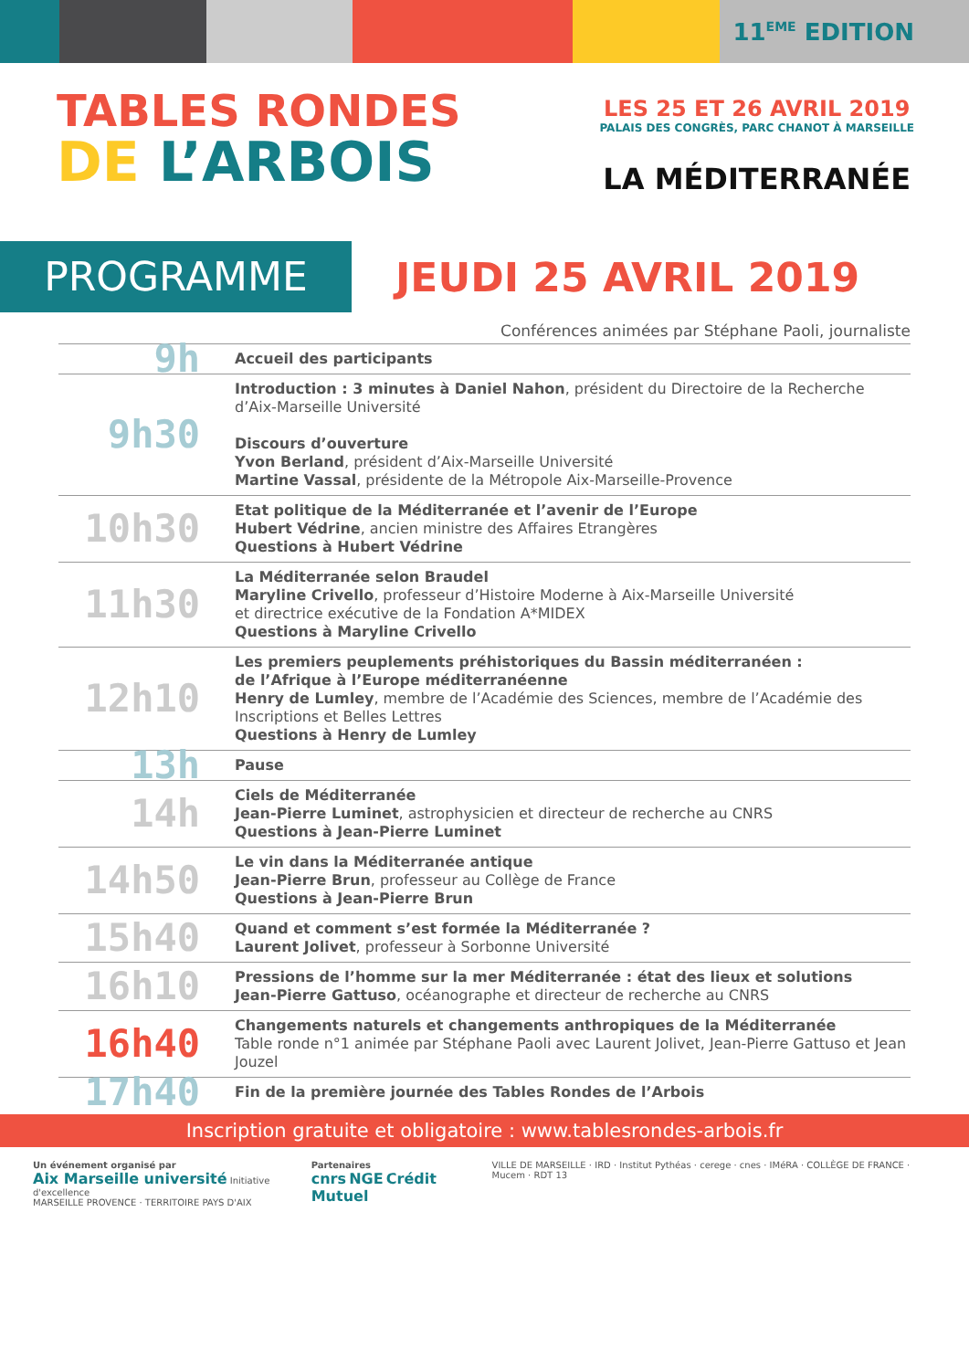11<sup>EME</sup> EDITION
TABLES RONDES
DE L’ARBOIS
LES 25 ET 26 AVRIL 2019
PALAIS DES CONGRÈS, PARC CHANOT À MARSEILLE
LA MÉDITERRANÉE
PROGRAMME
JEUDI 25 AVRIL 2019
Conférences animées par Stéphane Paoli, journaliste
| 9h | Accueil des participants |
| 9h30 | Introduction : 3 minutes à Daniel Nahon , président du Directoire de la Recherche d’Aix-Marseille Université Discours d’ouverture Yvon Berland , président d’Aix-Marseille Université Martine Vassal , présidente de la Métropole Aix-Marseille-Provence |
| 10h30 | Etat politique de la Méditerranée et l’avenir de l’Europe Hubert Védrine , ancien ministre des Affaires Etrangères Questions à Hubert Védrine |
| 11h30 | La Méditerranée selon Braudel Maryline Crivello , professeur d’Histoire Moderne à Aix-Marseille Université et directrice exécutive de la Fondation A*MIDEX Questions à Maryline Crivello |
| 12h10 | Les premiers peuplements préhistoriques du Bassin méditerranéen : de l’Afrique à l’Europe méditerranéenne Henry de Lumley , membre de l’Académie des Sciences, membre de l’Académie des Inscriptions et Belles Lettres Questions à Henry de Lumley |
| 13h | Pause |
| 14h | Ciels de Méditerranée Jean-Pierre Luminet , astrophysicien et directeur de recherche au CNRS Questions à Jean-Pierre Luminet |
| 14h50 | Le vin dans la Méditerranée antique Jean-Pierre Brun , professeur au Collège de France Questions à Jean-Pierre Brun |
| 15h40 | Quand et comment s’est formée la Méditerranée ? Laurent Jolivet , professeur à Sorbonne Université |
| 16h10 | Pressions de l’homme sur la mer Méditerranée : état des lieux et solutions Jean-Pierre Gattuso , océanographe et directeur de recherche au CNRS |
| 16h40 | Changements naturels et changements anthropiques de la Méditerranée Table ronde n°1 animée par Stéphane Paoli avec Laurent Jolivet, Jean-Pierre Gattuso et Jean Jouzel |
| 17h40 | Fin de la première journée des Tables Rondes de l’Arbois |
Inscription gratuite et obligatoire : www.tablesrondes-arbois.fr
Un événement organisé par
Aix Marseille université Initiative d'excellence
MARSEILLE PROVENCE · TERRITOIRE PAYS D'AIX
Partenaires
cnrs NGE Crédit Mutuel
VILLE DE MARSEILLE · IRD · Institut Pythéas · cerege · cnes · IMéRA · COLLÈGE DE FRANCE · Mucem · RDT 13